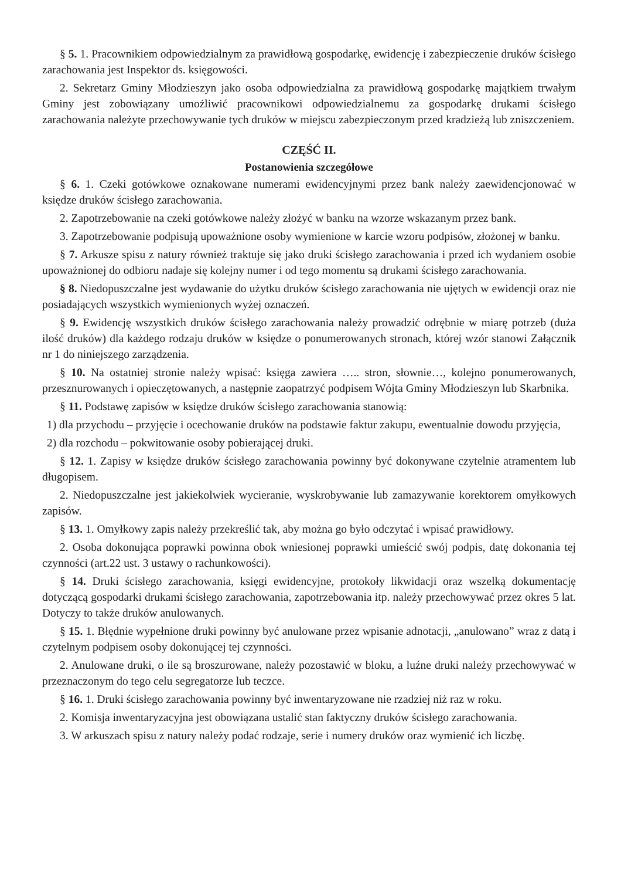§ 5. 1. Pracownikiem odpowiedzialnym za prawidłową gospodarkę, ewidencję i zabezpieczenie druków ścisłego zarachowania jest Inspektor ds. księgowości.
2. Sekretarz Gminy Młodzieszyn jako osoba odpowiedzialna za prawidłową gospodarkę majątkiem trwałym Gminy jest zobowiązany umożliwić pracownikowi odpowiedzialnemu za gospodarkę drukami ścisłego zarachowania należyte przechowywanie tych druków w miejscu zabezpieczonym przed kradzieżą lub zniszczeniem.
CZĘŚĆ II.
Postanowienia szczegółowe
§ 6. 1. Czeki gotówkowe oznakowane numerami ewidencyjnymi przez bank należy zaewidencjonować w księdze druków ścisłego zarachowania.
2. Zapotrzebowanie na czeki gotówkowe należy złożyć w banku na wzorze wskazanym przez bank.
3. Zapotrzebowanie podpisują upoważnione osoby wymienione w karcie wzoru podpisów, złożonej w banku.
§ 7. Arkusze spisu z natury również traktuje się jako druki ścisłego zarachowania i przed ich wydaniem osobie upoważnionej do odbioru nadaje się kolejny numer i od tego momentu są drukami ścisłego zarachowania.
§ 8. Niedopuszczalne jest wydawanie do użytku druków ścisłego zarachowania nie ujętych w ewidencji oraz nie posiadających wszystkich wymienionych wyżej oznaczeń.
§ 9. Ewidencję wszystkich druków ścisłego zarachowania należy prowadzić odrębnie w miarę potrzeb (duża ilość druków) dla każdego rodzaju druków w księdze o ponumerowanych stronach, której wzór stanowi Załącznik nr 1 do niniejszego zarządzenia.
§ 10. Na ostatniej stronie należy wpisać: księga zawiera ….. stron, słownie…, kolejno ponumerowanych, przesznurowanych i opieczętowanych, a następnie zaopatrzyć podpisem Wójta Gminy Młodzieszyn lub Skarbnika.
§ 11. Podstawę zapisów w księdze druków ścisłego zarachowania stanowią:
1) dla przychodu – przyjęcie i ocechowanie druków na podstawie faktur zakupu, ewentualnie dowodu przyjęcia,
2) dla rozchodu – pokwitowanie osoby pobierającej druki.
§ 12. 1. Zapisy w księdze druków ścisłego zarachowania powinny być dokonywane czytelnie atramentem lub długopisem.
2. Niedopuszczalne jest jakiekolwiek wycieranie, wyskrobywanie lub zamazywanie korektorem omyłkowych zapisów.
§ 13. 1. Omyłkowy zapis należy przekreślić tak, aby można go było odczytać i wpisać prawidłowy.
2. Osoba dokonująca poprawki powinna obok wniesionej poprawki umieścić swój podpis, datę dokonania tej czynności (art.22 ust. 3 ustawy o rachunkowości).
§ 14. Druki ścisłego zarachowania, księgi ewidencyjne, protokoły likwidacji oraz wszelką dokumentację dotyczącą gospodarki drukami ścisłego zarachowania, zapotrzebowania itp. należy przechowywać przez okres 5 lat. Dotyczy to także druków anulowanych.
§ 15. 1. Błędnie wypełnione druki powinny być anulowane przez wpisanie adnotacji, „anulowano” wraz z datą i czytelnym podpisem osoby dokonującej tej czynności.
2. Anulowane druki, o ile są broszurowane, należy pozostawić w bloku, a luźne druki należy przechowywać w przeznaczonym do tego celu segregatorze lub teczce.
§ 16. 1. Druki ścisłego zarachowania powinny być inwentaryzowane nie rzadziej niż raz w roku.
2. Komisja inwentaryzacyjna jest obowiązana ustalić stan faktyczny druków ścisłego zarachowania.
3. W arkuszach spisu z natury należy podać rodzaje, serie i numery druków oraz wymienić ich liczbę.